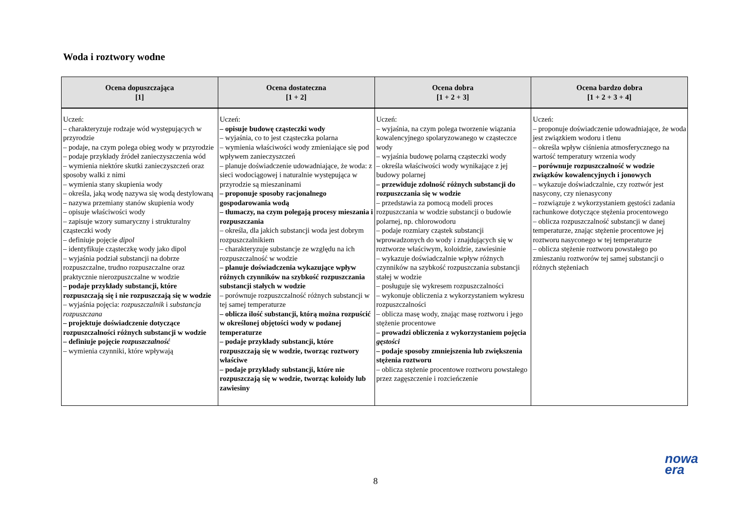Woda i roztwory wodne
| Ocena dopuszczająca [1] | Ocena dostateczna [1 + 2] | Ocena dobra [1 + 2 + 3] | Ocena bardzo dobra [1 + 2 + 3 + 4] |
| --- | --- | --- | --- |
| Uczeń: – charakteryzuje rodzaje wód występujących w przyrodzie – podaje, na czym polega obieg wody w przyrodzie – podaje przykłady źródeł zanieczyszczenia wód – wymienia niektóre skutki zanieczyszczeń oraz sposoby walki z nimi – wymienia stany skupienia wody – określa, jaką wodę nazywa się wodą destylowaną – nazywa przemiany stanów skupienia wody – opisuje właściwości wody – zapisuje wzory sumaryczny i strukturalny cząsteczki wody – definiuje pojęcie dipol – identyfikuje cząsteczkę wody jako dipol – wyjaśnia podział substancji na dobrze rozpuszczalne, trudno rozpuszczalne oraz praktycznie nierozpuszczalne w wodzie – podaje przykłady substancji, które rozpuszczają się i nie rozpuszczają się w wodzie – wyjaśnia pojęcia: rozpuszczalnik i substancja rozpuszczana – projektuje doświadczenie dotyczące rozpuszczalności różnych substancji w wodzie – definiuje pojęcie rozpuszczalność – wymienia czynniki, które wpływają | Uczeń: – opisuje budowę cząsteczki wody – wyjaśnia, co to jest cząsteczka polarna – wymienia właściwości wody zmieniające się pod wpływem zanieczyszczeń – planuje doświadczenie udowadniające, że woda: z sieci wodociągowej i naturalnie występująca w przyrodzie są mieszaninami – proponuje sposoby racjonalnego gospodarowania wodą – tłumaczy, na czym polegają procesy mieszania i rozpuszczania – określa, dla jakich substancji woda jest dobrym rozpuszczalnikiem – charakteryzuje substancje ze względu na ich rozpuszczalność w wodzie – planuje doświadczenia wykazujące wpływ różnych czynników na szybkość rozpuszczania substancji stałych w wodzie – porównuje rozpuszczalność różnych substancji w tej samej temperaturze – oblicza ilość substancji, którą można rozpuścić w określonej objętości wody w podanej temperaturze – podaje przykłady substancji, które rozpuszczają się w wodzie, tworząc roztwory właściwe – podaje przykłady substancji, które nie rozpuszczają się w wodzie, tworząc koloidy lub zawiesiny | Uczeń: – wyjaśnia, na czym polega tworzenie wiązania kowalencyjnego spolaryzowanego w cząsteczce wody – wyjaśnia budowę polarną cząsteczki wody – określa właściwości wody wynikające z jej budowy polarnej – przewiduje zdolność różnych substancji do rozpuszczania się w wodzie – przedstawia za pomocą modeli proces rozpuszczania w wodzie substancji o budowie polarnej, np. chlorowodoru – podaje rozmiary cząstek substancji wprowadzonych do wody i znajdujących się w roztworze właściwym, koloidzie, zawiesinie – wykazuje doświadczalnie wpływ różnych czynników na szybkość rozpuszczania substancji stałej w wodzie – posługuje się wykresem rozpuszczalności – wykonuje obliczenia z wykorzystaniem wykresu rozpuszczalności – oblicza masę wody, znając masę roztworu i jego stężenie procentowe – prowadzi obliczenia z wykorzystaniem pojęcia gęstości – podaje sposoby zmniejszenia lub zwiększenia stężenia roztworu – oblicza stężenie procentowe roztworu powstałego przez zagęszczenie i rozcieńczenie | Uczeń: – proponuje doświadczenie udowadniające, że woda jest związkiem wodoru i tlenu – określa wpływ ciśnienia atmosferycznego na wartość temperatury wrzenia wody – porównuje rozpuszczalność w wodzie związków kowalencyjnych i jonowych – wykazuje doświadczalnie, czy roztwór jest nasycony, czy nienasycony – rozwiązuje z wykorzystaniem gęstości zadania rachunkowe dotyczące stężenia procentowego – oblicza rozpuszczalność substancji w danej temperaturze, znając stężenie procentowe jej roztworu nasyconego w tej temperaturze – oblicza stężenie roztworu powstałego po zmieszaniu roztworów tej samej substancji o różnych stężeniach |
8
nowa
era